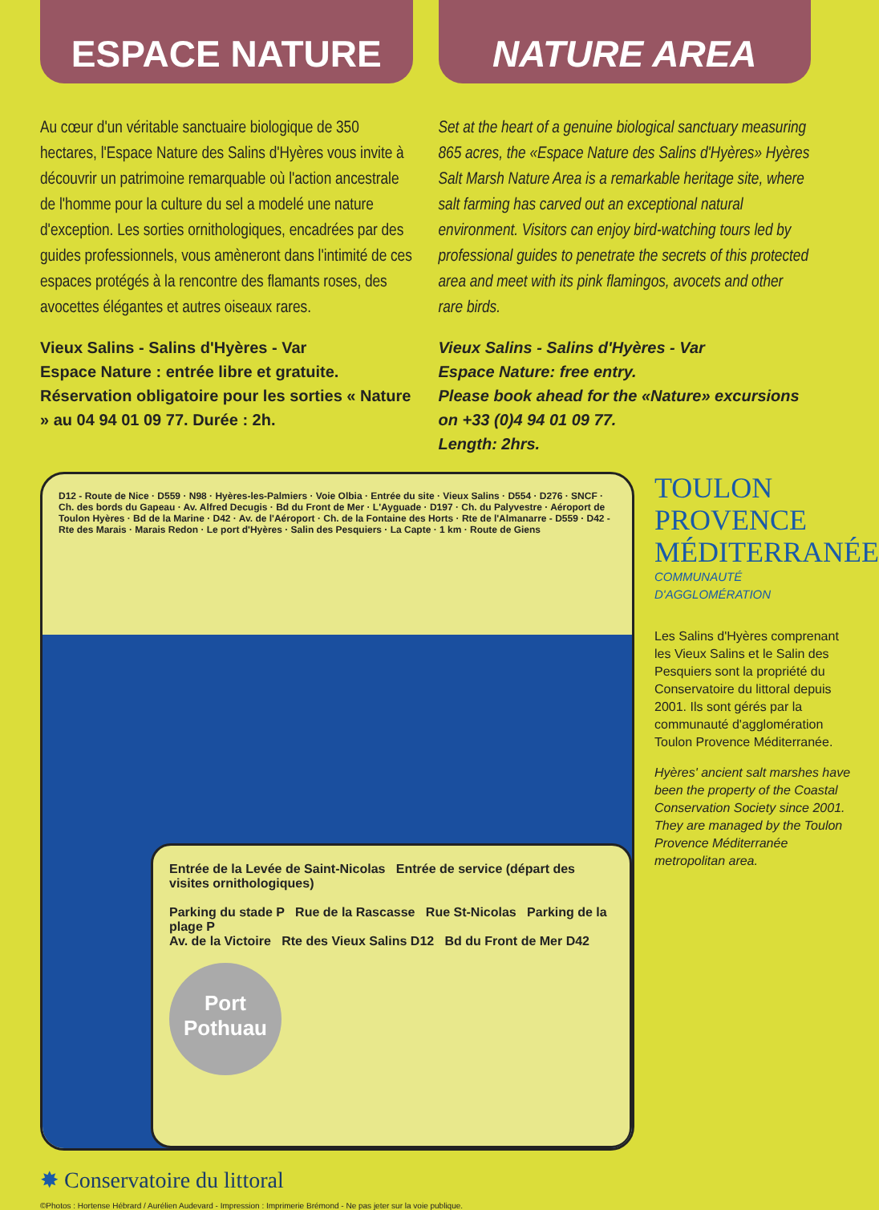ESPACE NATURE
Au cœur d'un véritable sanctuaire biologique de 350 hectares, l'Espace Nature des Salins d'Hyères vous invite à découvrir un patrimoine remarquable où l'action ancestrale de l'homme pour la culture du sel a modelé une nature d'exception. Les sorties ornithologiques, encadrées par des guides professionnels, vous amèneront dans l'intimité de ces espaces protégés à la rencontre des flamants roses, des avocettes élégantes et autres oiseaux rares.
Vieux Salins - Salins d'Hyères - Var
Espace Nature : entrée libre et gratuite.
Réservation obligatoire pour les sorties « Nature » au 04 94 01 09 77. Durée : 2h.
NATURE AREA
Set at the heart of a genuine biological sanctuary measuring 865 acres, the «Espace Nature des Salins d'Hyères» Hyères Salt Marsh Nature Area is a remarkable heritage site, where salt farming has carved out an exceptional natural environment. Visitors can enjoy bird-watching tours led by professional guides to penetrate the secrets of this protected area and meet with its pink flamingos, avocets and other rare birds.
Vieux Salins - Salins d'Hyères - Var
Espace Nature: free entry.
Please book ahead for the «Nature» excursions on +33 (0)4 94 01 09 77.
Length: 2hrs.
D12 - Route de Nice · D559 · N98 · Hyères-les-Palmiers · Voie Olbia · Entrée du site · Vieux Salins · D554 · D276 · SNCF · Ch. des bords du Gapeau · Av. Alfred Decugis · Bd du Front de Mer · L'Ayguade · D197 · Ch. du Palyvestre · Aéroport de Toulon Hyères · Bd de la Marine · D42 · Av. de l'Aéroport · Ch. de la Fontaine des Horts · Rte de l'Almanarre - D559 · D42 - Rte des Marais · Marais Redon · Le port d'Hyères · Salin des Pesquiers · La Capte · 1 km · Route de Giens
Entrée de la Levée de Saint-Nicolas Entrée de service (départ des visites ornithologiques)
Parking du stade P Rue de la Rascasse Rue St-Nicolas Parking de la plage P
Av. de la Victoire Rte des Vieux Salins D12 Bd du Front de Mer D42
Port Pothuau
✸ Conservatoire du littoral
TOULON
PROVENCE
MÉDITERRANÉE
COMMUNAUTÉ D'AGGLOMÉRATION
Les Salins d'Hyères comprenant les Vieux Salins et le Salin des Pesquiers sont la propriété du Conservatoire du littoral depuis 2001. Ils sont gérés par la communauté d'agglomération Toulon Provence Méditerranée.
Hyères' ancient salt marshes have been the property of the Coastal Conservation Society since 2001. They are managed by the Toulon Provence Méditerranée metropolitan area.
©Photos : Hortense Hébrard / Aurélien Audevard - Impression : Imprimerie Brémond - Ne pas jeter sur la voie publique.